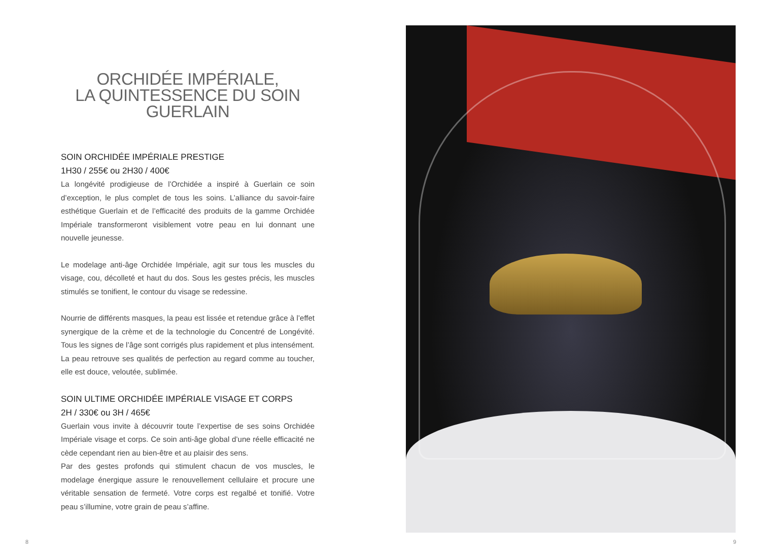ORCHIDÉE IMPÉRIALE,
LA QUINTESSENCE DU SOIN
GUERLAIN
SOIN ORCHIDÉE IMPÉRIALE PRESTIGE
1H30 / 255€ ou 2H30 / 400€
La longévité prodigieuse de l’Orchidée a inspiré à Guerlain ce soin d’exception, le plus complet de tous les soins. L’alliance du savoir-faire esthétique Guerlain et de l’efficacité des produits de la gamme Orchidée Impériale transformeront visiblement votre peau en lui donnant une nouvelle jeunesse.
Le modelage anti-âge Orchidée Impériale, agit sur tous les muscles du visage, cou, décolleté et haut du dos. Sous les gestes précis, les muscles stimulés se tonifient, le contour du visage se redessine.
Nourrie de différents masques, la peau est lissée et retendue grâce à l’effet synergique de la crème et de la technologie du Concentré de Longévité. Tous les signes de l’âge sont corrigés plus rapidement et plus intensément. La peau retrouve ses qualités de perfection au regard comme au toucher, elle est douce, veloutée, sublimée.
SOIN ULTIME ORCHIDÉE IMPÉRIALE VISAGE ET CORPS
2H / 330€ ou 3H / 465€
Guerlain vous invite à découvrir toute l’expertise de ses soins Orchidée Impériale visage et corps. Ce soin anti-âge global d’une réelle efficacité ne cède cependant rien au bien-être et au plaisir des sens.
Par des gestes profonds qui stimulent chacun de vos muscles, le modelage énergique assure le renouvellement cellulaire et procure une véritable sensation de fermeté. Votre corps est regalbé et tonifié. Votre peau s’illumine, votre grain de peau s’affine.
8 9